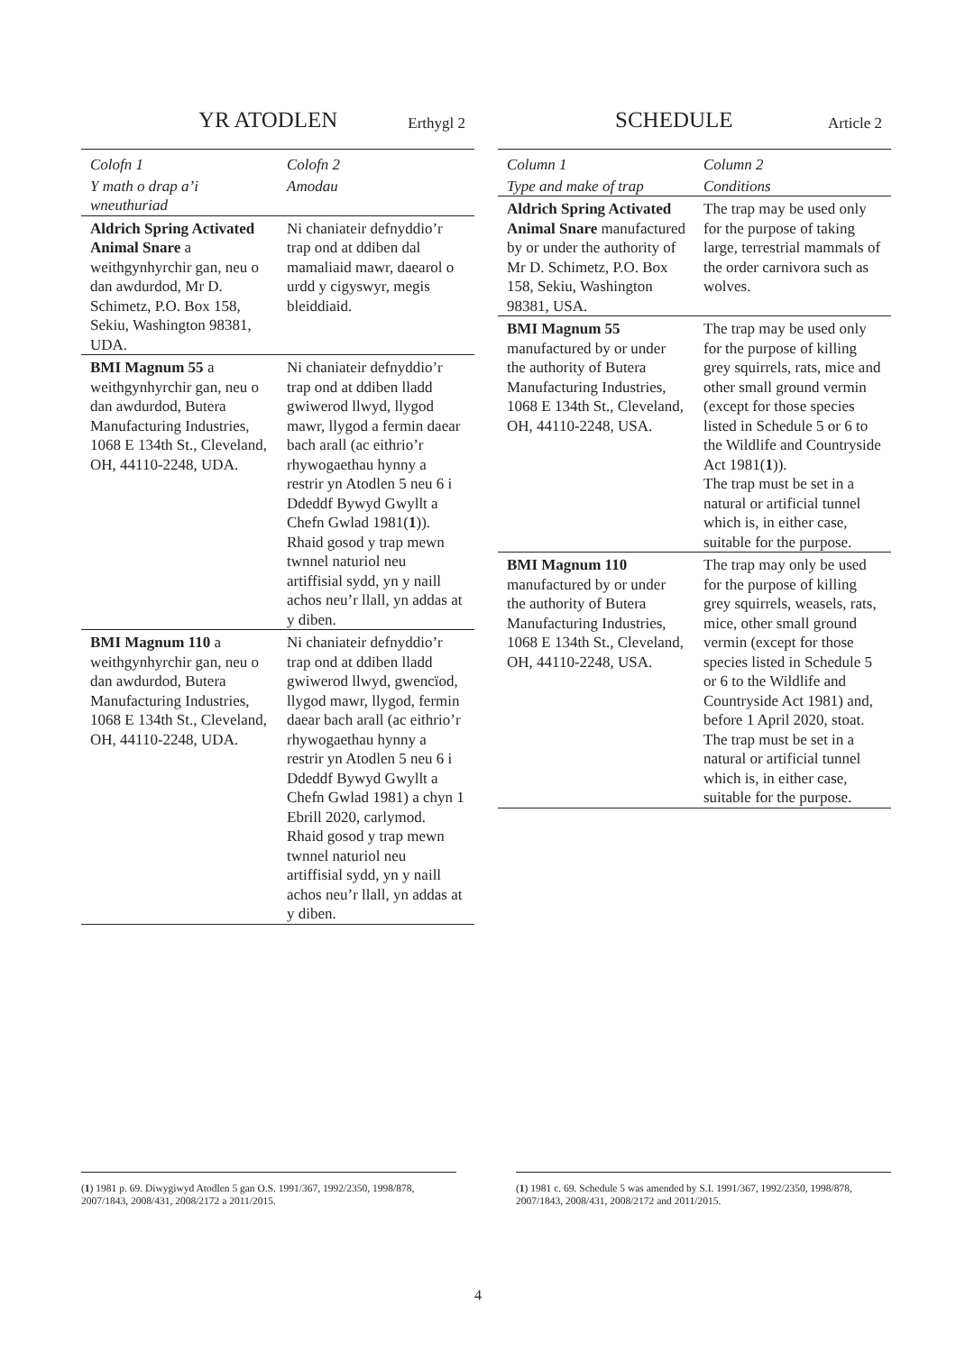YR ATODLEN Erthygl 2
| Colofn 1 | Colofn 2 |
| --- | --- |
| Y math o drap a’i wneuthuriad | Amodau |
| Aldrich Spring Activated Animal Snare a weithgynhyrchir gan, neu o dan awdurdod, Mr D. Schimetz, P.O. Box 158, Sekiu, Washington 98381, UDA. | Ni chaniateir defnyddio’r trap ond at ddiben dal mamaliaid mawr, daearol o urdd y cigyswyr, megis bleiddiaid. |
| BMI Magnum 55 a weithgynhyrchir gan, neu o dan awdurdod, Butera Manufacturing Industries, 1068 E 134th St., Cleveland, OH, 44110-2248, UDA. | Ni chaniateir defnyddio’r trap ond at ddiben lladd gwiwerod llwyd, llygod mawr, llygod a fermin daear bach arall (ac eithrio’r rhywogaethau hynny a restrir yn Atodlen 5 neu 6 i Ddeddf Bywyd Gwyllt a Chefn Gwlad 1981( 1 )). Rhaid gosod y trap mewn twnnel naturiol neu artiffisial sydd, yn y naill achos neu’r llall, yn addas at y diben. |
| BMI Magnum 110 a weithgynhyrchir gan, neu o dan awdurdod, Butera Manufacturing Industries, 1068 E 134th St., Cleveland, OH, 44110-2248, UDA. | Ni chaniateir defnyddio’r trap ond at ddiben lladd gwiwerod llwyd, gwencïod, llygod mawr, llygod, fermin daear bach arall (ac eithrio’r rhywogaethau hynny a restrir yn Atodlen 5 neu 6 i Ddeddf Bywyd Gwyllt a Chefn Gwlad 1981) a chyn 1 Ebrill 2020, carlymod. Rhaid gosod y trap mewn twnnel naturiol neu artiffisial sydd, yn y naill achos neu’r llall, yn addas at y diben. |
SCHEDULE Article 2
| Column 1 | Column 2 |
| --- | --- |
| Type and make of trap | Conditions |
| Aldrich Spring Activated Animal Snare manufactured by or under the authority of Mr D. Schimetz, P.O. Box 158, Sekiu, Washington 98381, USA. | The trap may be used only for the purpose of taking large, terrestrial mammals of the order carnivora such as wolves. |
| BMI Magnum 55 manufactured by or under the authority of Butera Manufacturing Industries, 1068 E 134th St., Cleveland, OH, 44110-2248, USA. | The trap may be used only for the purpose of killing grey squirrels, rats, mice and other small ground vermin (except for those species listed in Schedule 5 or 6 to the Wildlife and Countryside Act 1981( 1 )). The trap must be set in a natural or artificial tunnel which is, in either case, suitable for the purpose. |
| BMI Magnum 110 manufactured by or under the authority of Butera Manufacturing Industries, 1068 E 134th St., Cleveland, OH, 44110-2248, USA. | The trap may only be used for the purpose of killing grey squirrels, weasels, rats, mice, other small ground vermin (except for those species listed in Schedule 5 or 6 to the Wildlife and Countryside Act 1981) and, before 1 April 2020, stoat. The trap must be set in a natural or artificial tunnel which is, in either case, suitable for the purpose. |
(1) 1981 p. 69. Diwygiwyd Atodlen 5 gan O.S. 1991/367, 1992/2350, 1998/878, 2007/1843, 2008/431, 2008/2172 a 2011/2015.
(1) 1981 c. 69. Schedule 5 was amended by S.I. 1991/367, 1992/2350, 1998/878, 2007/1843, 2008/431, 2008/2172 and 2011/2015.
4